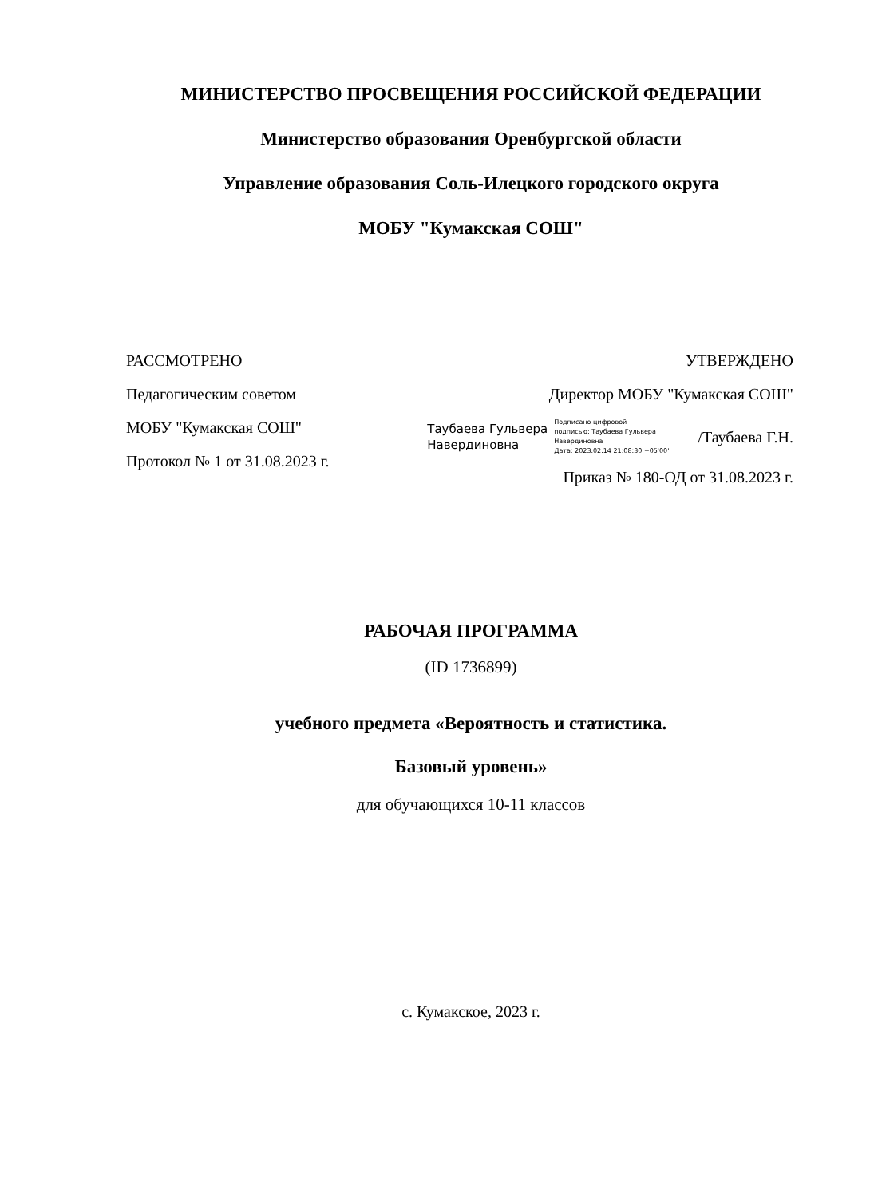МИНИСТЕРСТВО ПРОСВЕЩЕНИЯ РОССИЙСКОЙ ФЕДЕРАЦИИ
Министерство образования Оренбургской области
Управление образования Соль-Илецкого городского округа
МОБУ "Кумакская СОШ"
РАССМОТРЕНО
Педагогическим советом
МОБУ "Кумакская СОШ"
Протокол № 1 от 31.08.2023 г.
УТВЕРЖДЕНО
Директор МОБУ "Кумакская СОШ"
Таубаева Гульвера
Навердиновна
Подписано цифровой
подписью: Таубаева Гульвера
Навердиновна
Дата: 2023.02.14 21:08:30 +05'00'
/Таубаева Г.Н.
Приказ № 180-ОД от 31.08.2023 г.
РАБОЧАЯ ПРОГРАММА
(ID 1736899)
учебного предмета «Вероятность и статистика.
Базовый уровень»
для обучающихся 10-11 классов
с. Кумакское, 2023 г.